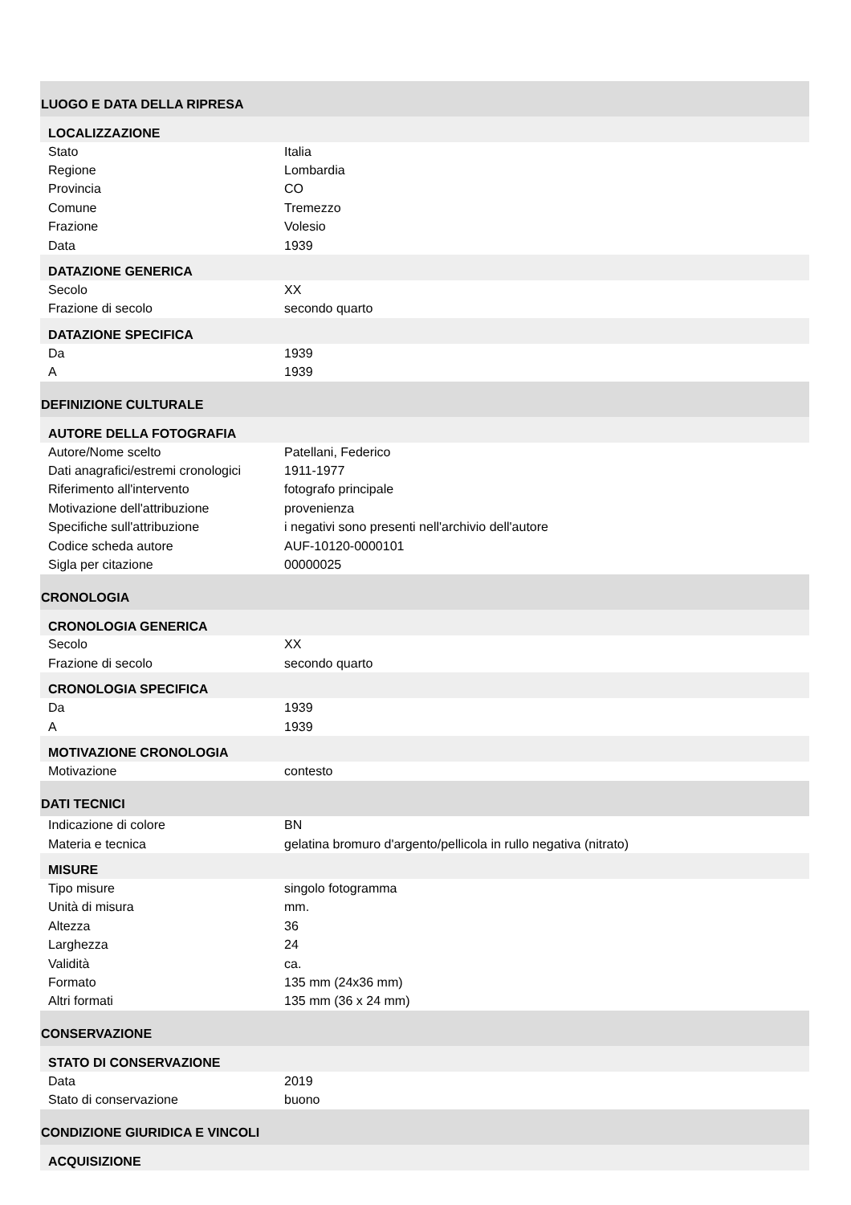| LUOGO E DATA DELLA RIPRESA | |
| LOCALIZZAZIONE | |
| Stato | Italia |
| Regione | Lombardia |
| Provincia | CO |
| Comune | Tremezzo |
| Frazione | Volesio |
| Data | 1939 |
| DATAZIONE GENERICA | |
| Secolo | XX |
| Frazione di secolo | secondo quarto |
| DATAZIONE SPECIFICA | |
| Da | 1939 |
| A | 1939 |
| DEFINIZIONE CULTURALE | |
| AUTORE DELLA FOTOGRAFIA | |
| Autore/Nome scelto | Patellani, Federico |
| Dati anagrafici/estremi cronologici | 1911-1977 |
| Riferimento all'intervento | fotografo principale |
| Motivazione dell'attribuzione | provenienza |
| Specifiche sull'attribuzione | i negativi sono presenti nell'archivio dell'autore |
| Codice scheda autore | AUF-10120-0000101 |
| Sigla per citazione | 00000025 |
| CRONOLOGIA | |
| CRONOLOGIA GENERICA | |
| Secolo | XX |
| Frazione di secolo | secondo quarto |
| CRONOLOGIA SPECIFICA | |
| Da | 1939 |
| A | 1939 |
| MOTIVAZIONE CRONOLOGIA | |
| Motivazione | contesto |
| DATI TECNICI | |
| Indicazione di colore | BN |
| Materia e tecnica | gelatina bromuro d'argento/pellicola in rullo negativa (nitrato) |
| MISURE | |
| Tipo misure | singolo fotogramma |
| Unità di misura | mm. |
| Altezza | 36 |
| Larghezza | 24 |
| Validità | ca. |
| Formato | 135 mm (24x36 mm) |
| Altri formati | 135 mm (36 x 24 mm) |
| CONSERVAZIONE | |
| STATO DI CONSERVAZIONE | |
| Data | 2019 |
| Stato di conservazione | buono |
| CONDIZIONE GIURIDICA E VINCOLI | |
| ACQUISIZIONE | |